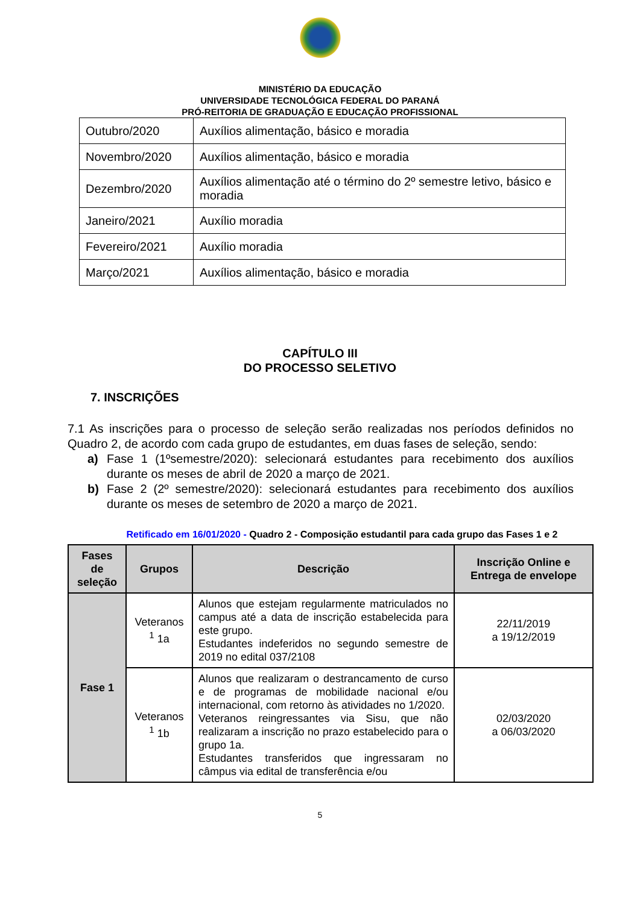MINISTÉRIO DA EDUCAÇÃO
UNIVERSIDADE TECNOLÓGICA FEDERAL DO PARANÁ
PRÓ-REITORIA DE GRADUAÇÃO E EDUCAÇÃO PROFISSIONAL
| Outubro/2020 | Auxílios alimentação, básico e moradia |
| Novembro/2020 | Auxílios alimentação, básico e moradia |
| Dezembro/2020 | Auxílios alimentação até o término do 2º semestre letivo, básico e moradia |
| Janeiro/2021 | Auxílio moradia |
| Fevereiro/2021 | Auxílio moradia |
| Março/2021 | Auxílios alimentação, básico e moradia |
CAPÍTULO III
DO PROCESSO SELETIVO
7. INSCRIÇÕES
7.1 As inscrições para o processo de seleção serão realizadas nos períodos definidos no Quadro 2, de acordo com cada grupo de estudantes, em duas fases de seleção, sendo:
a) Fase 1 (1ºsemestre/2020): selecionará estudantes para recebimento dos auxílios durante os meses de abril de 2020 a março de 2021.
b) Fase 2 (2º semestre/2020): selecionará estudantes para recebimento dos auxílios durante os meses de setembro de 2020 a março de 2021.
Retificado em 16/01/2020 - Quadro 2 - Composição estudantil para cada grupo das Fases 1 e 2
| Fases de seleção | Grupos | Descrição | Inscrição Online e Entrega de envelope |
| --- | --- | --- | --- |
| Fase 1 | Veteranos <sup>1</sup> 1a | Alunos que estejam regularmente matriculados no campus até a data de inscrição estabelecida para este grupo. Estudantes indeferidos no segundo semestre de 2019 no edital 037/2108 | 22/11/2019 a 19/12/2019 |
| | Veteranos <sup>1</sup> 1b | Alunos que realizaram o destrancamento de curso e de programas de mobilidade nacional e/ou internacional, com retorno às atividades no 1/2020. Veteranos reingressantes via Sisu, que não realizaram a inscrição no prazo estabelecido para o grupo 1a. Estudantes transferidos que ingressaram no câmpus via edital de transferência e/ou | 02/03/2020 a 06/03/2020 |
5